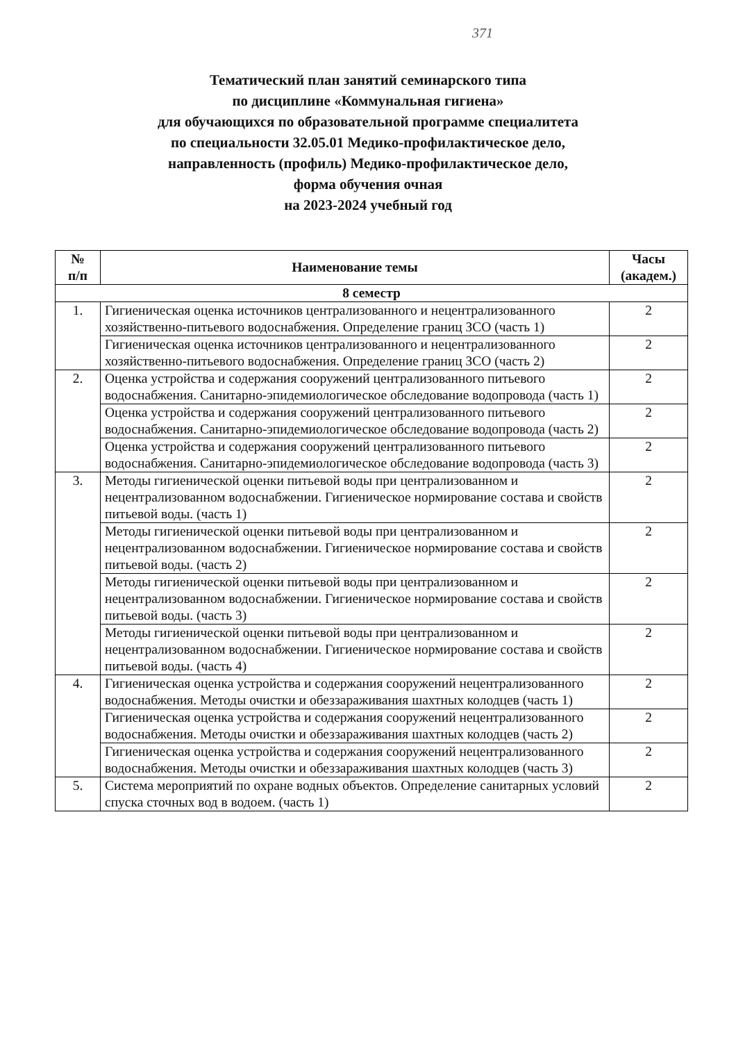371
Тематический план занятий семинарского типа
по дисциплине «Коммунальная гигиена»
для обучающихся по образовательной программе специалитета
по специальности 32.05.01 Медико-профилактическое дело,
направленность (профиль) Медико-профилактическое дело,
форма обучения очная
на 2023-2024 учебный год
| № п/п | Наименование темы | Часы (академ.) |
| --- | --- | --- |
| 8 семестр | | |
| 1. | Гигиеническая оценка источников централизованного и нецентрализованного хозяйственно-питьевого водоснабжения. Определение границ ЗСО (часть 1) | 2 |
| | Гигиеническая оценка источников централизованного и нецентрализованного хозяйственно-питьевого водоснабжения. Определение границ ЗСО (часть 2) | 2 |
| 2. | Оценка устройства и содержания сооружений централизованного питьевого водоснабжения. Санитарно-эпидемиологическое обследование водопровода (часть 1) | 2 |
| | Оценка устройства и содержания сооружений централизованного питьевого водоснабжения. Санитарно-эпидемиологическое обследование водопровода (часть 2) | 2 |
| | Оценка устройства и содержания сооружений централизованного питьевого водоснабжения. Санитарно-эпидемиологическое обследование водопровода (часть 3) | 2 |
| 3. | Методы гигиенической оценки питьевой воды при централизованном и нецентрализованном водоснабжении. Гигиеническое нормирование состава и свойств питьевой воды. (часть 1) | 2 |
| | Методы гигиенической оценки питьевой воды при централизованном и нецентрализованном водоснабжении. Гигиеническое нормирование состава и свойств питьевой воды. (часть 2) | 2 |
| | Методы гигиенической оценки питьевой воды при централизованном и нецентрализованном водоснабжении. Гигиеническое нормирование состава и свойств питьевой воды. (часть 3) | 2 |
| | Методы гигиенической оценки питьевой воды при централизованном и нецентрализованном водоснабжении. Гигиеническое нормирование состава и свойств питьевой воды. (часть 4) | 2 |
| 4. | Гигиеническая оценка устройства и содержания сооружений нецентрализованного водоснабжения. Методы очистки и обеззараживания шахтных колодцев (часть 1) | 2 |
| | Гигиеническая оценка устройства и содержания сооружений нецентрализованного водоснабжения. Методы очистки и обеззараживания шахтных колодцев (часть 2) | 2 |
| | Гигиеническая оценка устройства и содержания сооружений нецентрализованного водоснабжения. Методы очистки и обеззараживания шахтных колодцев (часть 3) | 2 |
| 5. | Система мероприятий по охране водных объектов. Определение санитарных условий спуска сточных вод в водоем. (часть 1) | 2 |